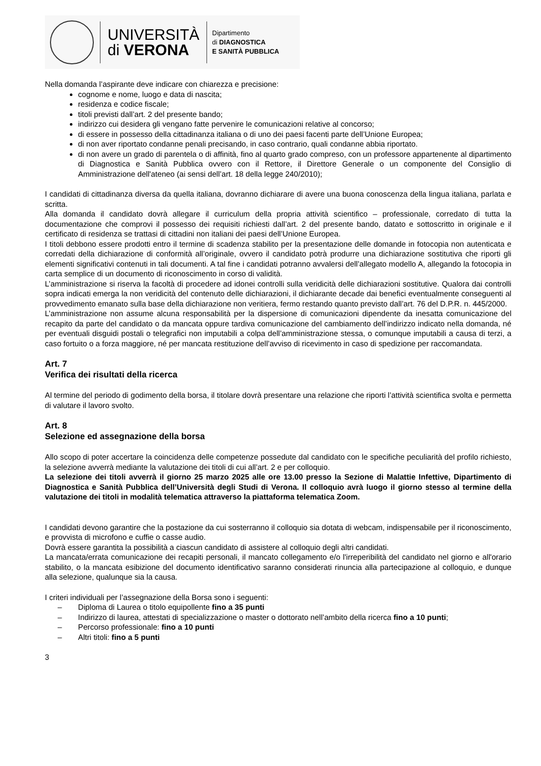UNIVERSITÀ
di VERONA
Dipartimento
di DIAGNOSTICA
E SANITÀ PUBBLICA
Nella domanda l’aspirante deve indicare con chiarezza e precisione:
cognome e nome, luogo e data di nascita;
residenza e codice fiscale;
titoli previsti dall’art. 2 del presente bando;
indirizzo cui desidera gli vengano fatte pervenire le comunicazioni relative al concorso;
di essere in possesso della cittadinanza italiana o di uno dei paesi facenti parte dell’Unione Europea;
di non aver riportato condanne penali precisando, in caso contrario, quali condanne abbia riportato.
di non avere un grado di parentela o di affinità, fino al quarto grado compreso, con un professore appartenente al dipartimento di Diagnostica e Sanità Pubblica ovvero con il Rettore, il Direttore Generale o un componente del Consiglio di Amministrazione dell'ateneo (ai sensi dell’art. 18 della legge 240/2010);
I candidati di cittadinanza diversa da quella italiana, dovranno dichiarare di avere una buona conoscenza della lingua italiana, parlata e scritta.
Alla domanda il candidato dovrà allegare il curriculum della propria attività scientifico – professionale, corredato di tutta la documentazione che comprovi il possesso dei requisiti richiesti dall’art. 2 del presente bando, datato e sottoscritto in originale e il certificato di residenza se trattasi di cittadini non italiani dei paesi dell’Unione Europea.
I titoli debbono essere prodotti entro il termine di scadenza stabilito per la presentazione delle domande in fotocopia non autenticata e corredati della dichiarazione di conformità all’originale, ovvero il candidato potrà produrre una dichiarazione sostitutiva che riporti gli elementi significativi contenuti in tali documenti. A tal fine i candidati potranno avvalersi dell’allegato modello A, allegando la fotocopia in carta semplice di un documento di riconoscimento in corso di validità.
L’amministrazione si riserva la facoltà di procedere ad idonei controlli sulla veridicità delle dichiarazioni sostitutive. Qualora dai controlli sopra indicati emerga la non veridicità del contenuto delle dichiarazioni, il dichiarante decade dai benefici eventualmente conseguenti al provvedimento emanato sulla base della dichiarazione non veritiera, fermo restando quanto previsto dall’art. 76 del D.P.R. n. 445/2000.
L’amministrazione non assume alcuna responsabilità per la dispersione di comunicazioni dipendente da inesatta comunicazione del recapito da parte del candidato o da mancata oppure tardiva comunicazione del cambiamento dell’indirizzo indicato nella domanda, né per eventuali disguidi postali o telegrafici non imputabili a colpa dell’amministrazione stessa, o comunque imputabili a causa di terzi, a caso fortuito o a forza maggiore, né per mancata restituzione dell’avviso di ricevimento in caso di spedizione per raccomandata.
Art. 7
Verifica dei risultati della ricerca
Al termine del periodo di godimento della borsa, il titolare dovrà presentare una relazione che riporti l’attività scientifica svolta e permetta di valutare il lavoro svolto.
Art. 8
Selezione ed assegnazione della borsa
Allo scopo di poter accertare la coincidenza delle competenze possedute dal candidato con le specifiche peculiarità del profilo richiesto, la selezione avverrà mediante la valutazione dei titoli di cui all’art. 2 e per colloquio.
La selezione dei titoli avverrà il giorno 25 marzo 2025 alle ore 13.00 presso la Sezione di Malattie Infettive, Dipartimento di Diagnostica e Sanità Pubblica dell’Università degli Studi di Verona. Il colloquio avrà luogo il giorno stesso al termine della valutazione dei titoli in modalità telematica attraverso la piattaforma telematica Zoom.
I candidati devono garantire che la postazione da cui sosterranno il colloquio sia dotata di webcam, indispensabile per il riconoscimento, e provvista di microfono e cuffie o casse audio.
Dovrà essere garantita la possibilità a ciascun candidato di assistere al colloquio degli altri candidati.
La mancata/errata comunicazione dei recapiti personali, il mancato collegamento e/o l'irreperibilità del candidato nel giorno e all'orario stabilito, o la mancata esibizione del documento identificativo saranno considerati rinuncia alla partecipazione al colloquio, e dunque alla selezione, qualunque sia la causa.
I criteri individuali per l’assegnazione della Borsa sono i seguenti:
– Diploma di Laurea o titolo equipollente fino a 35 punti
– Indirizzo di laurea, attestati di specializzazione o master o dottorato nell’ambito della ricerca fino a 10 punti;
– Percorso professionale: fino a 10 punti
– Altri titoli: fino a 5 punti
3